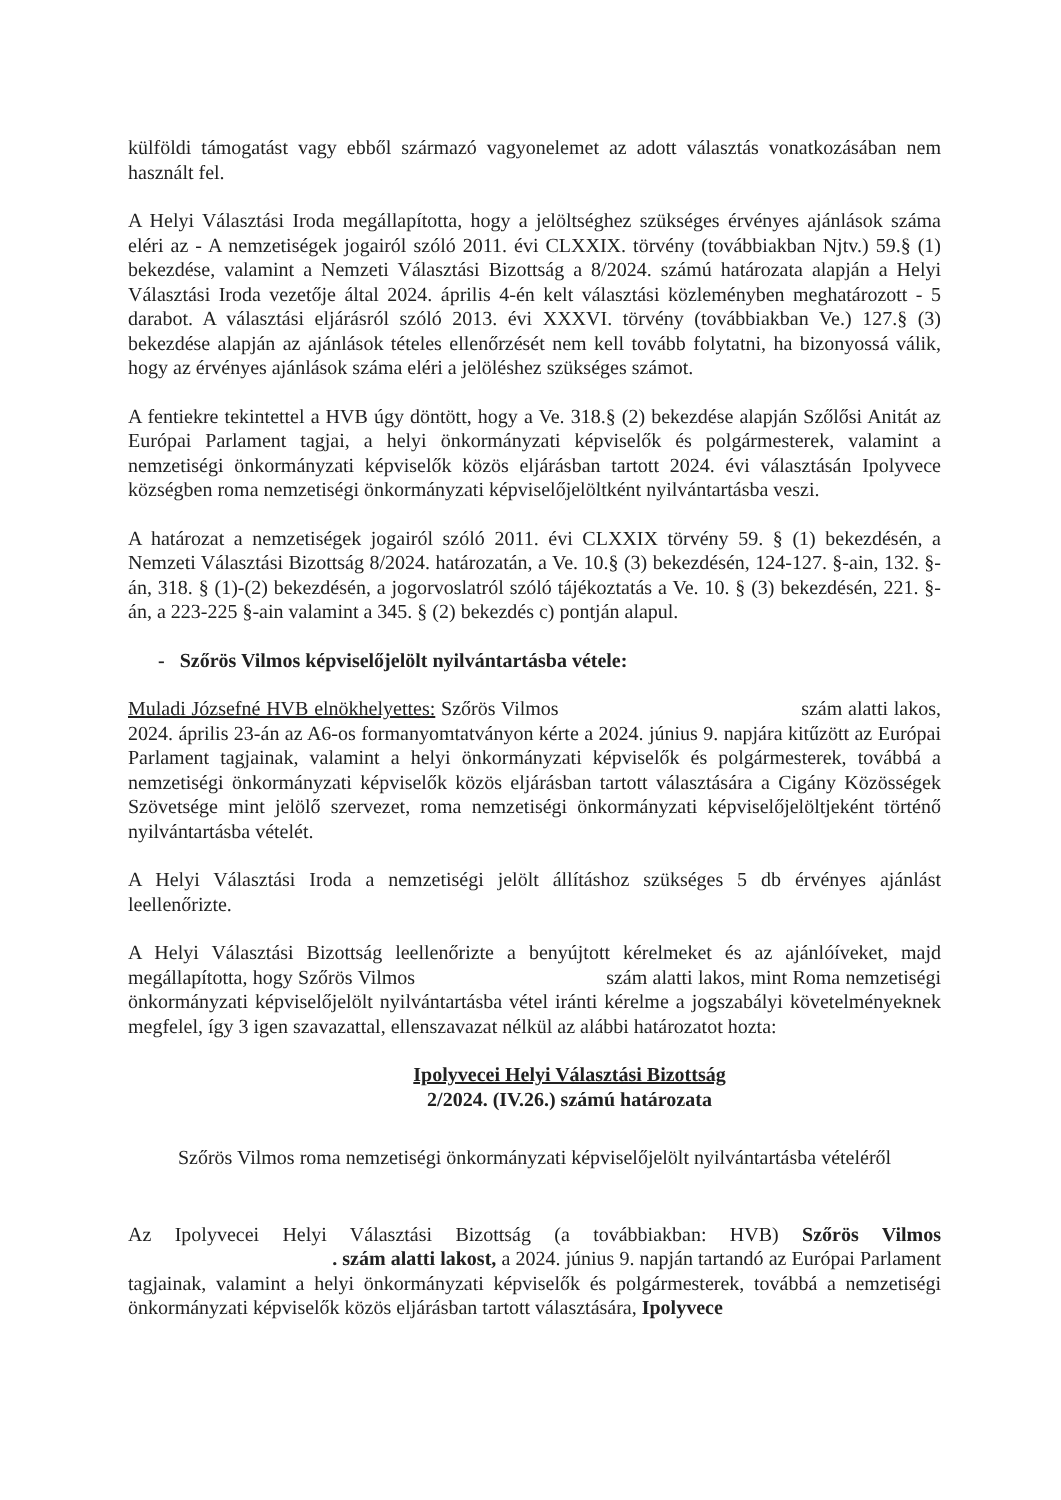külföldi támogatást vagy ebből származó vagyonelemet az adott választás vonatkozásában nem használt fel.
A Helyi Választási Iroda megállapította, hogy a jelöltséghez szükséges érvényes ajánlások száma eléri az - A nemzetiségek jogairól szóló 2011. évi CLXXIX. törvény (továbbiakban Njtv.) 59.§ (1) bekezdése, valamint a Nemzeti Választási Bizottság a 8/2024. számú határozata alapján a Helyi Választási Iroda vezetője által 2024. április 4-én kelt választási közleményben meghatározott - 5 darabot. A választási eljárásról szóló 2013. évi XXXVI. törvény (továbbiakban Ve.) 127.§ (3) bekezdése alapján az ajánlások tételes ellenőrzését nem kell tovább folytatni, ha bizonyossá válik, hogy az érvényes ajánlások száma eléri a jelöléshez szükséges számot.
A fentiekre tekintettel a HVB úgy döntött, hogy a Ve. 318.§ (2) bekezdése alapján Szőlősi Anitát az Európai Parlament tagjai, a helyi önkormányzati képviselők és polgármesterek, valamint a nemzetiségi önkormányzati képviselők közös eljárásban tartott 2024. évi választásán Ipolyvece községben roma nemzetiségi önkormányzati képviselőjelöltként nyilvántartásba veszi.
A határozat a nemzetiségek jogairól szóló 2011. évi CLXXIX törvény 59. § (1) bekezdésén, a Nemzeti Választási Bizottság 8/2024. határozatán, a Ve. 10.§ (3) bekezdésén, 124-127. §-ain, 132. §-án, 318. § (1)-(2) bekezdésén, a jogorvoslatról szóló tájékoztatás a Ve. 10. § (3) bekezdésén, 221. §-án, a 223-225 §-ain valamint a 345. § (2) bekezdés c) pontján alapul.
- Szőrös Vilmos képviselőjelölt nyilvántartásba vétele:
Muladi Józsefné HVB elnökhelyettes: Szőrös Vilmos szám alatti lakos, 2024. április 23-án az A6-os formanyomtatványon kérte a 2024. június 9. napjára kitűzött az Európai Parlament tagjainak, valamint a helyi önkormányzati képviselők és polgármesterek, továbbá a nemzetiségi önkormányzati képviselők közös eljárásban tartott választására a Cigány Közösségek Szövetsége mint jelölő szervezet, roma nemzetiségi önkormányzati képviselőjelöltjeként történő nyilvántartásba vételét.
A Helyi Választási Iroda a nemzetiségi jelölt állításhoz szükséges 5 db érvényes ajánlást leellenőrizte.
A Helyi Választási Bizottság leellenőrizte a benyújtott kérelmeket és az ajánlóíveket, majd megállapította, hogy Szőrös Vilmos szám alatti lakos, mint Roma nemzetiségi önkormányzati képviselőjelölt nyilvántartásba vétel iránti kérelme a jogszabályi követelményeknek megfelel, így 3 igen szavazattal, ellenszavazat nélkül az alábbi határozatot hozta:
Ipolyvecei Helyi Választási Bizottság
2/2024. (IV.26.) számú határozata
Szőrös Vilmos roma nemzetiségi önkormányzati képviselőjelölt nyilvántartásba vételéről
Az Ipolyvecei Helyi Választási Bizottság (a továbbiakban: HVB) Szőrös Vilmos . szám alatti lakost, a 2024. június 9. napján tartandó az Európai Parlament tagjainak, valamint a helyi önkormányzati képviselők és polgármesterek, továbbá a nemzetiségi önkormányzati képviselők közös eljárásban tartott választására, Ipolyvece